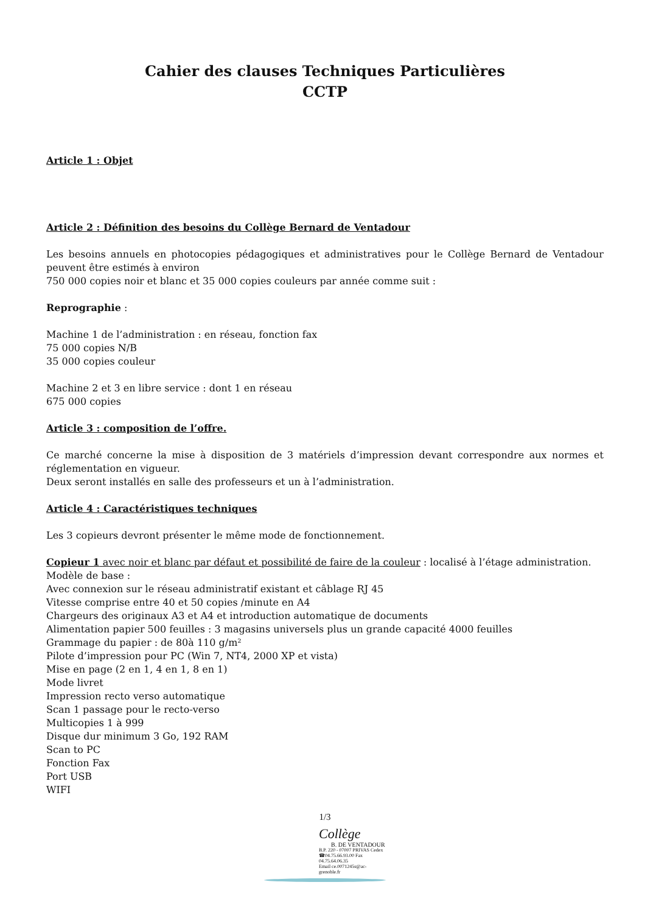Cahier des clauses Techniques Particulières
CCTP
Article 1 : Objet
Article 2 : Définition des besoins du Collège Bernard de Ventadour
Les besoins annuels en photocopies pédagogiques et administratives pour le Collège Bernard de Ventadour peuvent être estimés à environ
750 000 copies noir et blanc et 35 000 copies couleurs par année comme suit :
Reprographie :
Machine 1 de l’administration : en réseau, fonction fax
75 000 copies N/B
35 000 copies couleur
Machine 2 et 3 en libre service : dont 1 en réseau
675 000 copies
Article 3 : composition de l’offre.
Ce marché concerne la mise à disposition de 3 matériels d’impression devant correspondre aux normes et réglementation en vigueur.
Deux seront installés en salle des professeurs et un à l’administration.
Article 4 : Caractéristiques techniques
Les 3 copieurs devront présenter le même mode de fonctionnement.
Copieur 1 avec noir et blanc par défaut et possibilité de faire de la couleur : localisé à l’étage administration.
Modèle de base :
Avec connexion sur le réseau administratif existant et câblage RJ 45
Vitesse comprise entre 40 et 50 copies /minute en A4
Chargeurs des originaux A3 et A4 et introduction automatique de documents
Alimentation papier 500 feuilles : 3 magasins universels plus un grande capacité 4000 feuilles
Grammage du papier : de 80à 110 g/m²
Pilote d’impression pour PC (Win 7, NT4, 2000 XP et vista)
Mise en page (2 en 1, 4 en 1, 8 en 1)
Mode livret
Impression recto verso automatique
Scan 1 passage pour le recto-verso
Multicopies 1 à 999
Disque dur minimum 3 Go, 192 RAM
Scan to PC
Fonction Fax
Port USB
WIFI
1/3
Collège
B. DE VENTADOUR
B.P. 220 - 07007 PRIVAS Cedex
☎04.75.66.93.00 Fax 04.75.64.06.35
Email ce.0071245s@ac-grenoble.fr